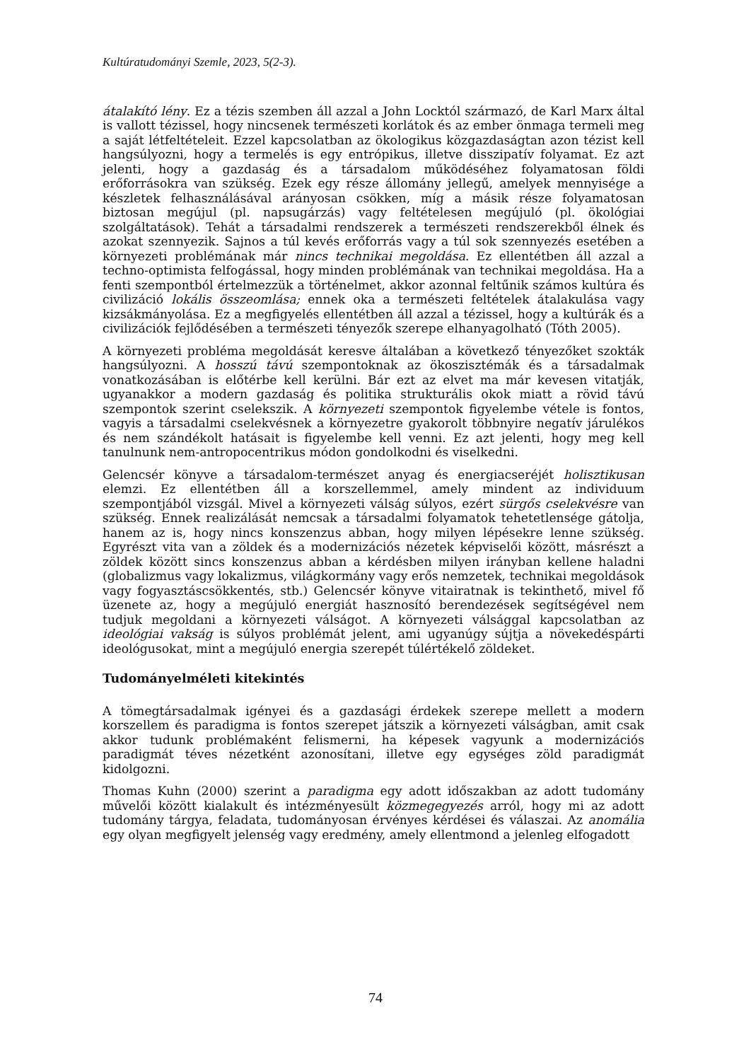Kultúratudományi Szemle, 2023, 5(2-3).
átalakító lény. Ez a tézis szemben áll azzal a John Locktól származó, de Karl Marx által is vallott tézissel, hogy nincsenek természeti korlátok és az ember önmaga termeli meg a saját létfeltételeit. Ezzel kapcsolatban az ökologikus közgazdaságtan azon tézist kell hangsúlyozni, hogy a termelés is egy entrópikus, illetve disszipatív folyamat. Ez azt jelenti, hogy a gazdaság és a társadalom működéséhez folyamatosan földi erőforrásokra van szükség. Ezek egy része állomány jellegű, amelyek mennyisége a készletek felhasználásával arányosan csökken, míg a másik része folyamatosan biztosan megújul (pl. napsugárzás) vagy feltételesen megújuló (pl. ökológiai szolgáltatások). Tehát a társadalmi rendszerek a természeti rendszerekből élnek és azokat szennyezik. Sajnos a túl kevés erőforrás vagy a túl sok szennyezés esetében a környezeti problémának már nincs technikai megoldása. Ez ellentétben áll azzal a techno-optimista felfogással, hogy minden problémának van technikai megoldása. Ha a fenti szempontból értelmezzük a történelmet, akkor azonnal feltűnik számos kultúra és civilizáció lokális összeomlása; ennek oka a természeti feltételek átalakulása vagy kizsákmányolása. Ez a megfigyelés ellentétben áll azzal a tézissel, hogy a kultúrák és a civilizációk fejlődésében a természeti tényezők szerepe elhanyagolható (Tóth 2005).
A környezeti probléma megoldását keresve általában a következő tényezőket szokták hangsúlyozni. A hosszú távú szempontoknak az ökoszisztémák és a társadalmak vonatkozásában is előtérbe kell kerülni. Bár ezt az elvet ma már kevesen vitatják, ugyanakkor a modern gazdaság és politika strukturális okok miatt a rövid távú szempontok szerint cselekszik. A környezeti szempontok figyelembe vétele is fontos, vagyis a társadalmi cselekvésnek a környezetre gyakorolt többnyire negatív járulékos és nem szándékolt hatásait is figyelembe kell venni. Ez azt jelenti, hogy meg kell tanulnunk nem-antropocentrikus módon gondolkodni és viselkedni.
Gelencsér könyve a társadalom-természet anyag és energiacseréjét holisztikusan elemzi. Ez ellentétben áll a korszellemmel, amely mindent az individuum szempontjából vizsgál. Mivel a környezeti válság súlyos, ezért sürgős cselekvésre van szükség. Ennek realizálását nemcsak a társadalmi folyamatok tehetetlensége gátolja, hanem az is, hogy nincs konszenzus abban, hogy milyen lépésekre lenne szükség. Egyrészt vita van a zöldek és a modernizációs nézetek képviselői között, másrészt a zöldek között sincs konszenzus abban a kérdésben milyen irányban kellene haladni (globalizmus vagy lokalizmus, világkormány vagy erős nemzetek, technikai megoldások vagy fogyasztáscsökkentés, stb.) Gelencsér könyve vitairatnak is tekinthető, mivel fő üzenete az, hogy a megújuló energiát hasznosító berendezések segítségével nem tudjuk megoldani a környezeti válságot. A környezeti válsággal kapcsolatban az ideológiai vakság is súlyos problémát jelent, ami ugyanúgy sújtja a növekedéspárti ideológusokat, mint a megújuló energia szerepét túlértékelő zöldeket.
Tudományelméleti kitekintés
A tömegtársadalmak igényei és a gazdasági érdekek szerepe mellett a modern korszellem és paradigma is fontos szerepet játszik a környezeti válságban, amit csak akkor tudunk problémaként felismerni, ha képesek vagyunk a modernizációs paradigmát téves nézetként azonosítani, illetve egy egységes zöld paradigmát kidolgozni.
Thomas Kuhn (2000) szerint a paradigma egy adott időszakban az adott tudomány művelői között kialakult és intézményesült közmegegyezés arról, hogy mi az adott tudomány tárgya, feladata, tudományosan érvényes kérdései és válaszai. Az anomália egy olyan megfigyelt jelenség vagy eredmény, amely ellentmond a jelenleg elfogadott
74